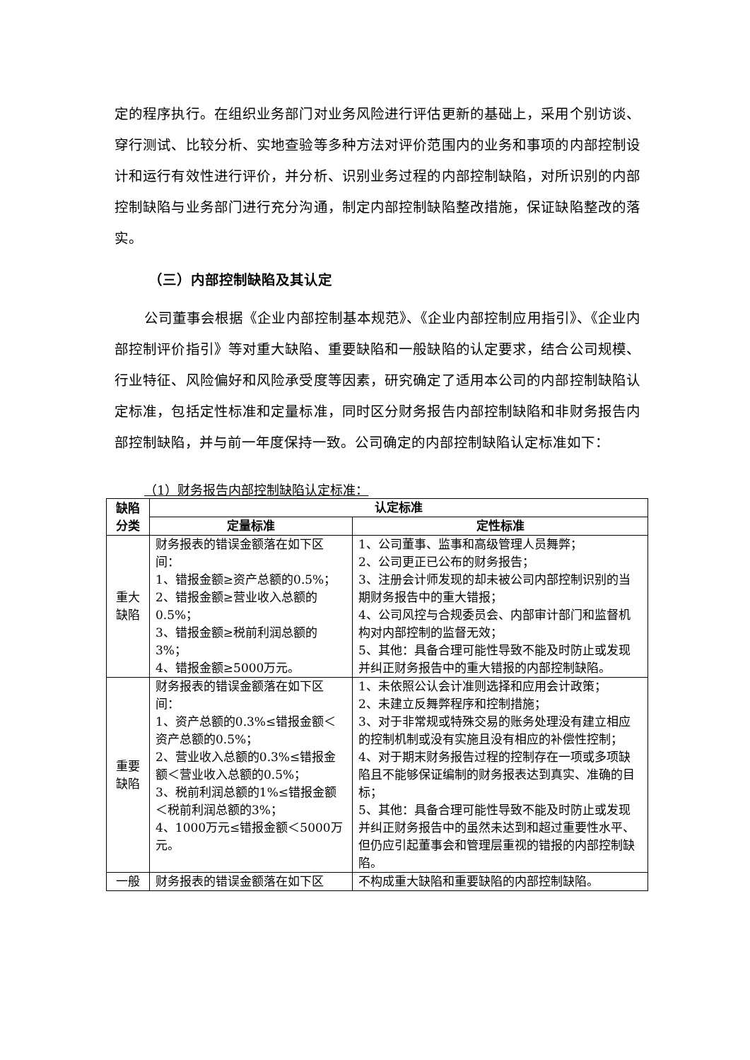定的程序执行。在组织业务部门对业务风险进行评估更新的基础上，采用个别访谈、穿行测试、比较分析、实地查验等多种方法对评价范围内的业务和事项的内部控制设计和运行有效性进行评价，并分析、识别业务过程的内部控制缺陷，对所识别的内部控制缺陷与业务部门进行充分沟通，制定内部控制缺陷整改措施，保证缺陷整改的落实。
（三）内部控制缺陷及其认定
公司董事会根据《企业内部控制基本规范》、《企业内部控制应用指引》、《企业内部控制评价指引》等对重大缺陷、重要缺陷和一般缺陷的认定要求，结合公司规模、行业特征、风险偏好和风险承受度等因素，研究确定了适用本公司的内部控制缺陷认定标准，包括定性标准和定量标准，同时区分财务报告内部控制缺陷和非财务报告内部控制缺陷，并与前一年度保持一致。公司确定的内部控制缺陷认定标准如下：
（1）财务报告内部控制缺陷认定标准：
| 缺陷分类 | 认定标准 | |
| --- | --- | --- |
| | 定量标准 | 定性标准 |
| 重大缺陷 | 财务报表的错误金额落在如下区间： 1、错报金额≥资产总额的0.5%； 2、错报金额≥营业收入总额的0.5%； 3、错报金额≥税前利润总额的3%； 4、错报金额≥5000万元。 | 1、公司董事、监事和高级管理人员舞弊； 2、公司更正已公布的财务报告； 3、注册会计师发现的却未被公司内部控制识别的当期财务报告中的重大错报； 4、公司风控与合规委员会、内部审计部门和监督机构对内部控制的监督无效； 5、其他：具备合理可能性导致不能及时防止或发现并纠正财务报告中的重大错报的内部控制缺陷。 |
| 重要缺陷 | 财务报表的错误金额落在如下区间： 1、资产总额的0.3%≤错报金额＜资产总额的0.5%； 2、营业收入总额的0.3%≤错报金额＜营业收入总额的0.5%； 3、税前利润总额的1%≤错报金额＜税前利润总额的3%； 4、1000万元≤错报金额＜5000万元。 | 1、未依照公认会计准则选择和应用会计政策； 2、未建立反舞弊程序和控制措施； 3、对于非常规或特殊交易的账务处理没有建立相应的控制机制或没有实施且没有相应的补偿性控制； 4、对于期末财务报告过程的控制存在一项或多项缺陷且不能够保证编制的财务报表达到真实、准确的目标； 5、其他：具备合理可能性导致不能及时防止或发现并纠正财务报告中的虽然未达到和超过重要性水平、但仍应引起董事会和管理层重视的错报的内部控制缺陷。 |
| 一般 | 财务报表的错误金额落在如下区 | 不构成重大缺陷和重要缺陷的内部控制缺陷。 |